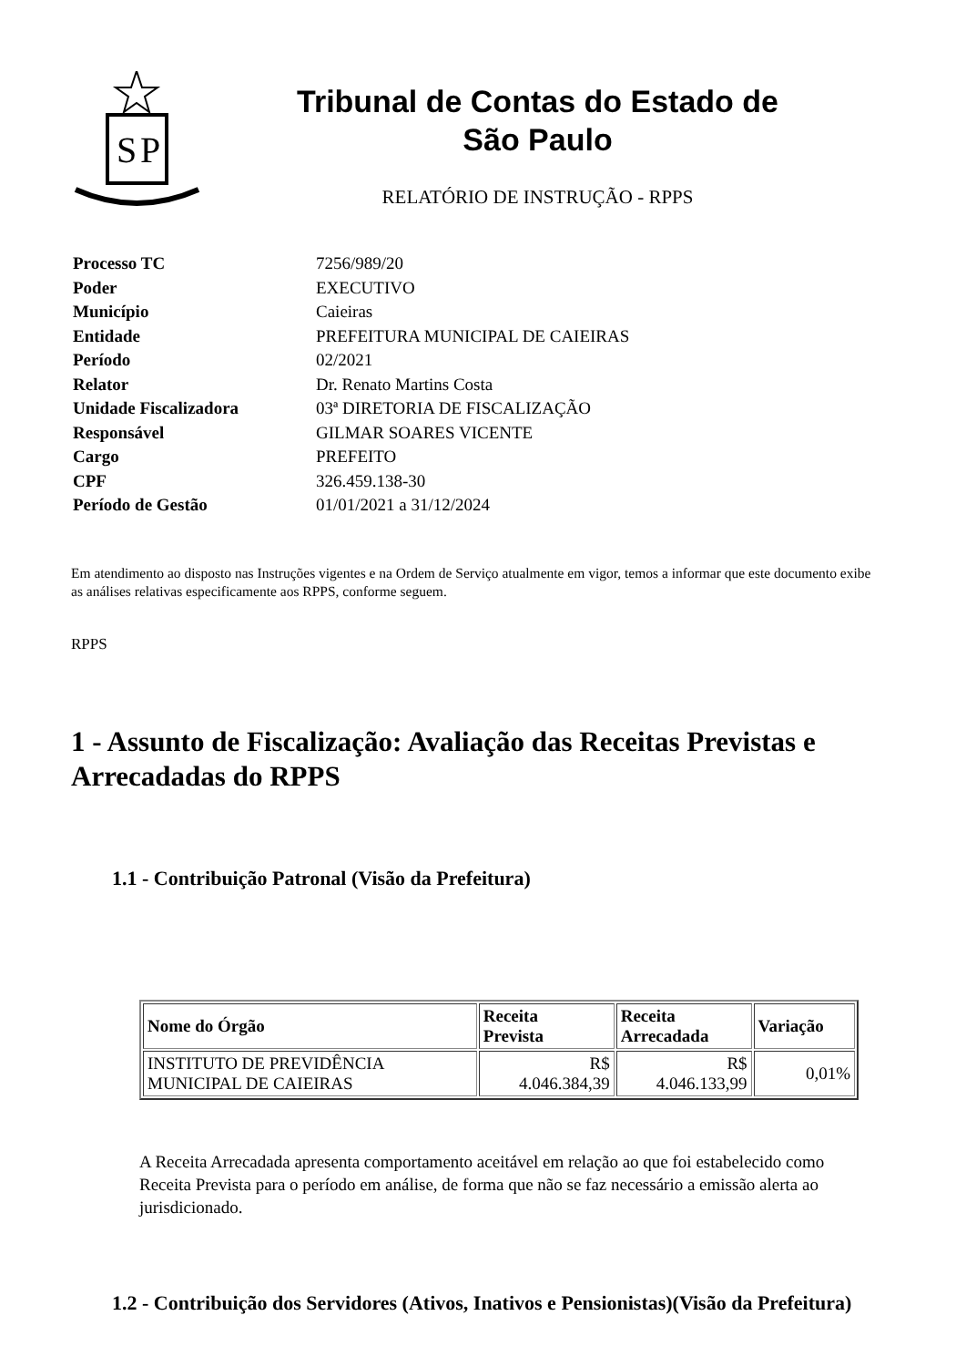S
P
Tribunal de Contas do Estado de
São Paulo
RELATÓRIO DE INSTRUÇÃO - RPPS
| Processo TC | 7256/989/20 |
| Poder | EXECUTIVO |
| Município | Caieiras |
| Entidade | PREFEITURA MUNICIPAL DE CAIEIRAS |
| Período | 02/2021 |
| Relator | Dr. Renato Martins Costa |
| Unidade Fiscalizadora | 03ª DIRETORIA DE FISCALIZAÇÃO |
| Responsável | GILMAR SOARES VICENTE |
| Cargo | PREFEITO |
| CPF | 326.459.138-30 |
| Período de Gestão | 01/01/2021 a 31/12/2024 |
Em atendimento ao disposto nas Instruções vigentes e na Ordem de Serviço atualmente em vigor, temos a informar que este documento exibe as análises relativas especificamente aos RPPS, conforme seguem.
RPPS
1 - Assunto de Fiscalização: Avaliação das Receitas Previstas e Arrecadadas do RPPS
1.1 - Contribuição Patronal (Visão da Prefeitura)
| Nome do Órgão | Receita Prevista | Receita Arrecadada | Variação |
| --- | --- | --- | --- |
| INSTITUTO DE PREVIDÊNCIA MUNICIPAL DE CAIEIRAS | R$ 4.046.384,39 | R$ 4.046.133,99 | 0,01% |
A Receita Arrecadada apresenta comportamento aceitável em relação ao que foi estabelecido como Receita Prevista para o período em análise, de forma que não se faz necessário a emissão alerta ao jurisdicionado.
1.2 - Contribuição dos Servidores (Ativos, Inativos e Pensionistas)(Visão da Prefeitura)